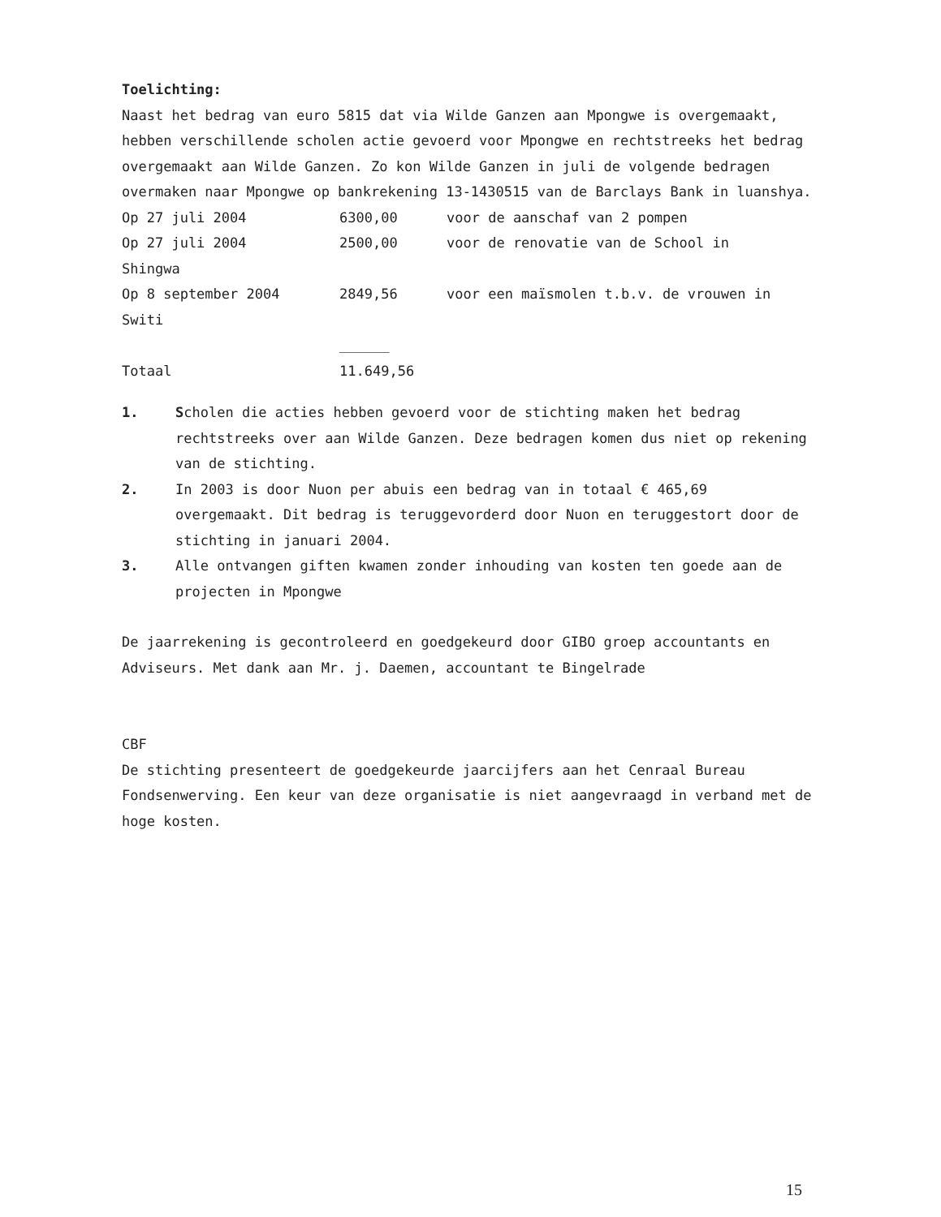Toelichting:
Naast het bedrag van euro 5815 dat via Wilde Ganzen aan Mpongwe is overgemaakt, hebben verschillende scholen actie gevoerd voor Mpongwe en rechtstreeks het bedrag overgemaakt aan Wilde Ganzen. Zo kon Wilde Ganzen in juli de volgende bedragen overmaken naar Mpongwe op bankrekening 13-1430515 van de Barclays Bank in luanshya.
| Op 27 juli 2004 | 6300,00 | voor de aanschaf van 2 pompen |
| Op 27 juli 2004 | 2500,00 | voor de renovatie van de School in |
| Shingwa | | |
| Op 8 september 2004 | 2849,56 | voor een maïsmolen t.b.v. de vrouwen in |
| Switi | | |
| | ______ | |
| Totaal | 11.649,56 | |
1. Scholen die acties hebben gevoerd voor de stichting maken het bedrag rechtstreeks over aan Wilde Ganzen. Deze bedragen komen dus niet op rekening van de stichting.
2. In 2003 is door Nuon per abuis een bedrag van in totaal € 465,69 overgemaakt. Dit bedrag is teruggevorderd door Nuon en teruggestort door de stichting in januari 2004.
3. Alle ontvangen giften kwamen zonder inhouding van kosten ten goede aan de projecten in Mpongwe
De jaarrekening is gecontroleerd en goedgekeurd door GIBO groep accountants en Adviseurs. Met dank aan Mr. j. Daemen, accountant te Bingelrade
CBF
De stichting presenteert de goedgekeurde jaarcijfers aan het Cenraal Bureau Fondsenwerving. Een keur van deze organisatie is niet aangevraagd in verband met de hoge kosten.
15